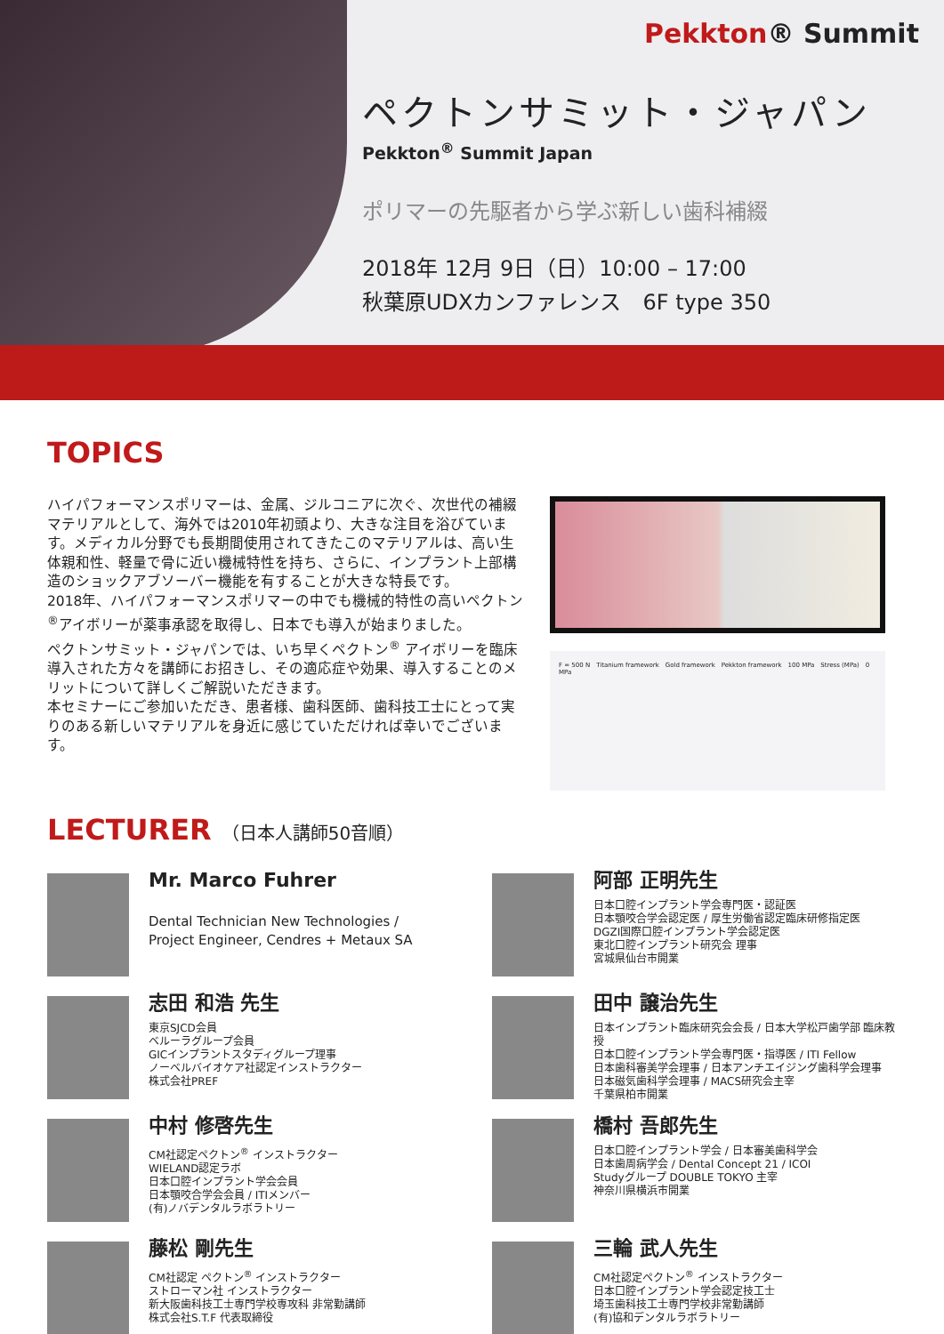Pekkton® Summit
ペクトンサミット・ジャパン
Pekkton<sup>®</sup> Summit Japan
ポリマーの先駆者から学ぶ新しい歯科補綴
2018年 12月 9日（日）10:00 – 17:00
秋葉原UDXカンファレンス　6F type 350
TOPICS
ハイパフォーマンスポリマーは、金属、ジルコニアに次ぐ、次世代の補綴マテリアルとして、海外では2010年初頭より、大きな注目を浴びています。メディカル分野でも長期間使用されてきたこのマテリアルは、高い生体親和性、軽量で骨に近い機械特性を持ち、さらに、インプラント上部構造のショックアブソーバー機能を有することが大きな特長です。
2018年、ハイパフォーマンスポリマーの中でも機械的特性の高いペクトン<sup>®</sup>アイボリーが薬事承認を取得し、日本でも導入が始まりました。
ペクトンサミット・ジャパンでは、いち早くペクトン<sup>®</sup> アイボリーを臨床導入された方々を講師にお招きし、その適応症や効果、導入することのメリットについて詳しくご解説いただきます。
本セミナーにご参加いただき、患者様、歯科医師、歯科技工士にとって実りのある新しいマテリアルを身近に感じていただければ幸いでございます。
F = 500 N　Titanium framework　Gold framework　Pekkton framework　100 MPa　Stress (MPa)　0 MPa
LECTURER （日本人講師50音順）
Mr. Marco Fuhrer
Dental Technician New Technologies /
Project Engineer, Cendres + Metaux SA
阿部 正明先生
日本口腔インプラント学会専門医・認証医
日本顎咬合学会認定医 / 厚生労働省認定臨床研修指定医
DGZI国際口腔インプラント学会認定医
東北口腔インプラント研究会 理事
宮城県仙台市開業
志田 和浩 先生
東京SJCD会員
ベルーラグループ会員
GICインプラントスタディグループ理事
ノーベルバイオケア社認定インストラクター
株式会社PREF
田中 譲治先生
日本インプラント臨床研究会会長 / 日本大学松戸歯学部 臨床教授
日本口腔インプラント学会専門医・指導医 / ITI Fellow
日本歯科審美学会理事 / 日本アンチエイジング歯科学会理事
日本磁気歯科学会理事 / MACS研究会主宰
千葉県柏市開業
中村 修啓先生
CM社認定ペクトン<sup>®</sup> インストラクター
WIELAND認定ラボ
日本口腔インプラント学会会員
日本顎咬合学会会員 / ITIメンバー
(有)ノバデンタルラボラトリー
橋村 吾郎先生
日本口腔インプラント学会 / 日本審美歯科学会
日本歯周病学会 / Dental Concept 21 / ICOI
Studyグループ DOUBLE TOKYO 主宰
神奈川県横浜市開業
藤松 剛先生
CM社認定 ペクトン<sup>®</sup> インストラクター
ストローマン社 インストラクター
新大阪歯科技工士専門学校専攻科 非常勤講師
株式会社S.T.F 代表取締役
三輪 武人先生
CM社認定ペクトン<sup>®</sup> インストラクター
日本口腔インプラント学会認定技工士
埼玉歯科技工士専門学校非常勤講師
(有)協和デンタルラボラトリー